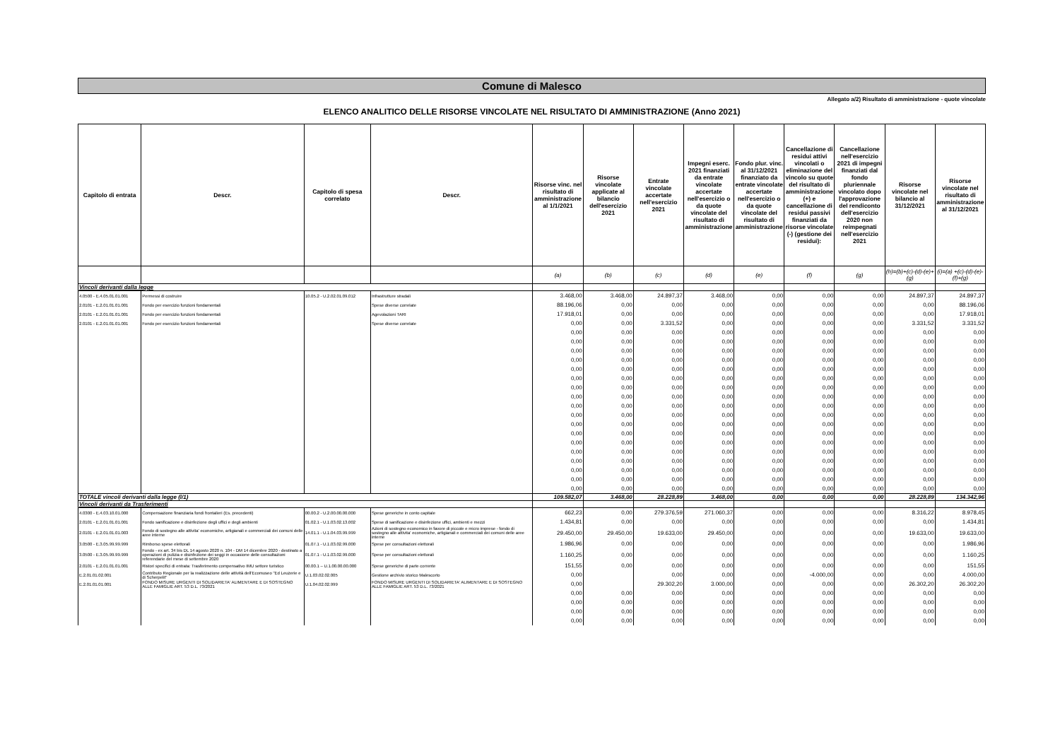Comune di Malesco
Allegato a/2) Risultato di amministrazione - quote vincolate
ELENCO ANALITICO DELLE RISORSE VINCOLATE NEL RISULTATO DI AMMINISTRAZIONE (Anno 2021)
| Capitolo di entrata | Descr. | Capitolo di spesa correlato | Descr. | Risorse vinc. nel risultato di amministrazione al 1/1/2021 | Risorse vincolate applicate al bilancio dell'esercizio 2021 | Entrate vincolate accertate nell'esercizio 2021 | Impegni eserc. 2021 finanziati da entrate vincolate accertate nell'esercizio o da quote vincolate del risultato di amministrazione | Fondo plur. vinc. al 31/12/2021 finanziato da entrate vincolate accertate nell'esercizio o da quote vincolate del risultato di amministrazione | Cancellazione di residui attivi vincolati o eliminazione del vincolo su quote del risultato di amministrazione (+) e cancellazione di residui passivi finanziati da risorse vincolate (-) (gestione dei residui): | Cancellazione nell'esercizio 2021 di impegni finanziati dal fondo pluriennale vincolato dopo l'approvazione del rendiconto dell'esercizio 2020 non reimpegnati nell'esercizio 2021 | Risorse vincolate nel bilancio al 31/12/2021 | Risorse vincolate nel risultato di amministrazione al 31/12/2021 |
| --- | --- | --- | --- | --- | --- | --- | --- | --- | --- | --- | --- | --- |
| | | | | (a) | (b) | (c) | (d) | (e) | (f) | (g) | (h)=(b)+(c)-(d)-(e)+(g) | (i)=(a) +(c)-(d)-(e)-(f)+(g) |
| Vincoli derivanti dalla legge | | | | | | | | | | | | |
| 4.0500 - E.4.05.01.01.001 | Permessi di costruire | 10.05.2 - U.2.02.01.09.012 | Infrastrutture stradali | 3.468,00 | 3.468,00 | 24.897,37 | 3.468,00 | 0,00 | 0,00 | 0,00 | 24.897,37 | 24.897,37 |
| 2.0101 - E.2.01.01.01.001 | Fondo per esercizio funzioni fondamentali | | Spese diverse correlate | 88.196,06 | 0,00 | 0,00 | 0,00 | 0,00 | 0,00 | 0,00 | 0,00 | 88.196,06 |
| 2.0101 - E.2.01.01.01.001 | Fondo per esercizio funzioni fondamentali | | Agevolazioni TARI | 17.918,01 | 0,00 | 0,00 | 0,00 | 0,00 | 0,00 | 0,00 | 0,00 | 17.918,01 |
| 2.0101 - E.2.01.01.01.001 | Fondo per esercizio funzioni fondamentali | | Spese diverse correlate | 0,00 | 0,00 | 3.331,52 | 0,00 | 0,00 | 0,00 | 0,00 | 3.331,52 | 3.331,52 |
| | | | | 0,00 | 0,00 | 0,00 | 0,00 | 0,00 | 0,00 | 0,00 | 0,00 | 0,00 |
| | | | | 0,00 | 0,00 | 0,00 | 0,00 | 0,00 | 0,00 | 0,00 | 0,00 | 0,00 |
| | | | | 0,00 | 0,00 | 0,00 | 0,00 | 0,00 | 0,00 | 0,00 | 0,00 | 0,00 |
| | | | | 0,00 | 0,00 | 0,00 | 0,00 | 0,00 | 0,00 | 0,00 | 0,00 | 0,00 |
| | | | | 0,00 | 0,00 | 0,00 | 0,00 | 0,00 | 0,00 | 0,00 | 0,00 | 0,00 |
| | | | | 0,00 | 0,00 | 0,00 | 0,00 | 0,00 | 0,00 | 0,00 | 0,00 | 0,00 |
| | | | | 0,00 | 0,00 | 0,00 | 0,00 | 0,00 | 0,00 | 0,00 | 0,00 | 0,00 |
| | | | | 0,00 | 0,00 | 0,00 | 0,00 | 0,00 | 0,00 | 0,00 | 0,00 | 0,00 |
| | | | | 0,00 | 0,00 | 0,00 | 0,00 | 0,00 | 0,00 | 0,00 | 0,00 | 0,00 |
| | | | | 0,00 | 0,00 | 0,00 | 0,00 | 0,00 | 0,00 | 0,00 | 0,00 | 0,00 |
| | | | | 0,00 | 0,00 | 0,00 | 0,00 | 0,00 | 0,00 | 0,00 | 0,00 | 0,00 |
| | | | | 0,00 | 0,00 | 0,00 | 0,00 | 0,00 | 0,00 | 0,00 | 0,00 | 0,00 |
| | | | | 0,00 | 0,00 | 0,00 | 0,00 | 0,00 | 0,00 | 0,00 | 0,00 | 0,00 |
| | | | | 0,00 | 0,00 | 0,00 | 0,00 | 0,00 | 0,00 | 0,00 | 0,00 | 0,00 |
| | | | | 0,00 | 0,00 | 0,00 | 0,00 | 0,00 | 0,00 | 0,00 | 0,00 | 0,00 |
| | | | | 0,00 | 0,00 | 0,00 | 0,00 | 0,00 | 0,00 | 0,00 | 0,00 | 0,00 |
| | | | | 0,00 | 0,00 | 0,00 | 0,00 | 0,00 | 0,00 | 0,00 | 0,00 | 0,00 |
| | | | | 0,00 | 0,00 | 0,00 | 0,00 | 0,00 | 0,00 | 0,00 | 0,00 | 0,00 |
| TOTALE vincoli derivanti dalla legge (l/1) | | | | 109.582,07 | 3.468,00 | 28.228,89 | 3.468,00 | 0,00 | 0,00 | 0,00 | 28.228,89 | 134.342,96 |
| Vincoli derivanti da Trasferimenti | | | | | | | | | | | | |
| 4.0300 - E.4.03.10.01.000 | Compensazione finanziaria fondi frontalieri (Es. precedenti) | 00.00.2 - U.2.00.00.00.000 | Spese generiche in conto capitale | 662,23 | 0,00 | 279.376,59 | 271.060,37 | 0,00 | 0,00 | 0,00 | 8.316,22 | 8.978,45 |
| 2.0101 - E.2.01.01.01.001 | Fondo sanificazione e disinfezione degli uffici e degli ambienti | 01.02.1 - U.1.03.02.13.002 | Spese di sanificazione e disinfezione uffici, ambienti e mezzi | 1.434,81 | 0,00 | 0,00 | 0,00 | 0,00 | 0,00 | 0,00 | 0,00 | 1.434,81 |
| 2.0101 - E.2.01.01.01.003 | Fondo di sostegno alle attivita' economiche, artigianali e commerciali dei comuni delle aree interne | 14.01.1 - U.1.04.03.99.999 | Azioni di sostegno economico in favore di piccole e micro imprese - fondo di sostegno alle attivita' economiche, artigianali e commerciali dei comuni delle aree interne | 29.450,00 | 29.450,00 | 19.633,00 | 29.450,00 | 0,00 | 0,00 | 0,00 | 19.633,00 | 19.633,00 |
| 3.0500 - E.3.05.99.99.999 | Rimborso spese elettorali | 01.07.1 - U.1.03.02.99.000 | Spese per consultazioni elettorali | 1.986,96 | 0,00 | 0,00 | 0,00 | 0,00 | 0,00 | 0,00 | 0,00 | 1.986,96 |
| 3.0500 - E.3.05.99.99.999 | Fondo - ex art. 34 bis DL 14 agosto 2020 n. 104 - DM 14 dicembre 2020 - destinato a operazioni di pulizia e disinfezione dei seggi in occasione delle consultazioni referendarie del mese di settembre 2020 | 01.07.1 - U.1.03.02.99.000 | Spese per consultazioni elettorali | 1.160,25 | 0,00 | 0,00 | 0,00 | 0,00 | 0,00 | 0,00 | 0,00 | 1.160,25 |
| 2.0101 - E.2.01.01.01.001 | Ristori specifici di entrata: Trasferimento compensativo IMU settore turistico | 00.00.1 – U.1.00.00.00.000 | Spese generiche di parte corrente | 151,55 | 0,00 | 0,00 | 0,00 | 0,00 | 0,00 | 0,00 | 0,00 | 151,55 |
| E.2.01.01.02.001 | Contributo Regionale per la realizzazione delle attività dell'Ecomuseo "Ed Leuzerie e di Scherpelit" | U.1.03.02.02.005 | Gestione archivio storico Malescorto | 0,00 | | 0,00 | 0,00 | 0,00 | -4.000,00 | 0,00 | 0,00 | 4.000,00 |
| E.2.01.01.01.001 | FONDO MISURE URGENTI DI SOLIDARIETA' ALIMENTARE E DI SOSTEGNO ALLE FAMIGLIE ART. 53 D.L. 73/2021 | U.1.04.02.02.999 | FONDO MISURE URGENTI DI SOLIDARIETA' ALIMENTARE E DI SOSTEGNO ALLE FAMIGLIE ART. 53 D.L. 73/2021 | 0,00 | | 29.302,20 | 3.000,00 | 0,00 | 0,00 | 0,00 | 26.302,20 | 26.302,20 |
| | | | | 0,00 | 0,00 | 0,00 | 0,00 | 0,00 | 0,00 | 0,00 | 0,00 | 0,00 |
| | | | | 0,00 | 0,00 | 0,00 | 0,00 | 0,00 | 0,00 | 0,00 | 0,00 | 0,00 |
| | | | | 0,00 | 0,00 | 0,00 | 0,00 | 0,00 | 0,00 | 0,00 | 0,00 | 0,00 |
| | | | | 0,00 | 0,00 | 0,00 | 0,00 | 0,00 | 0,00 | 0,00 | 0,00 | 0,00 |